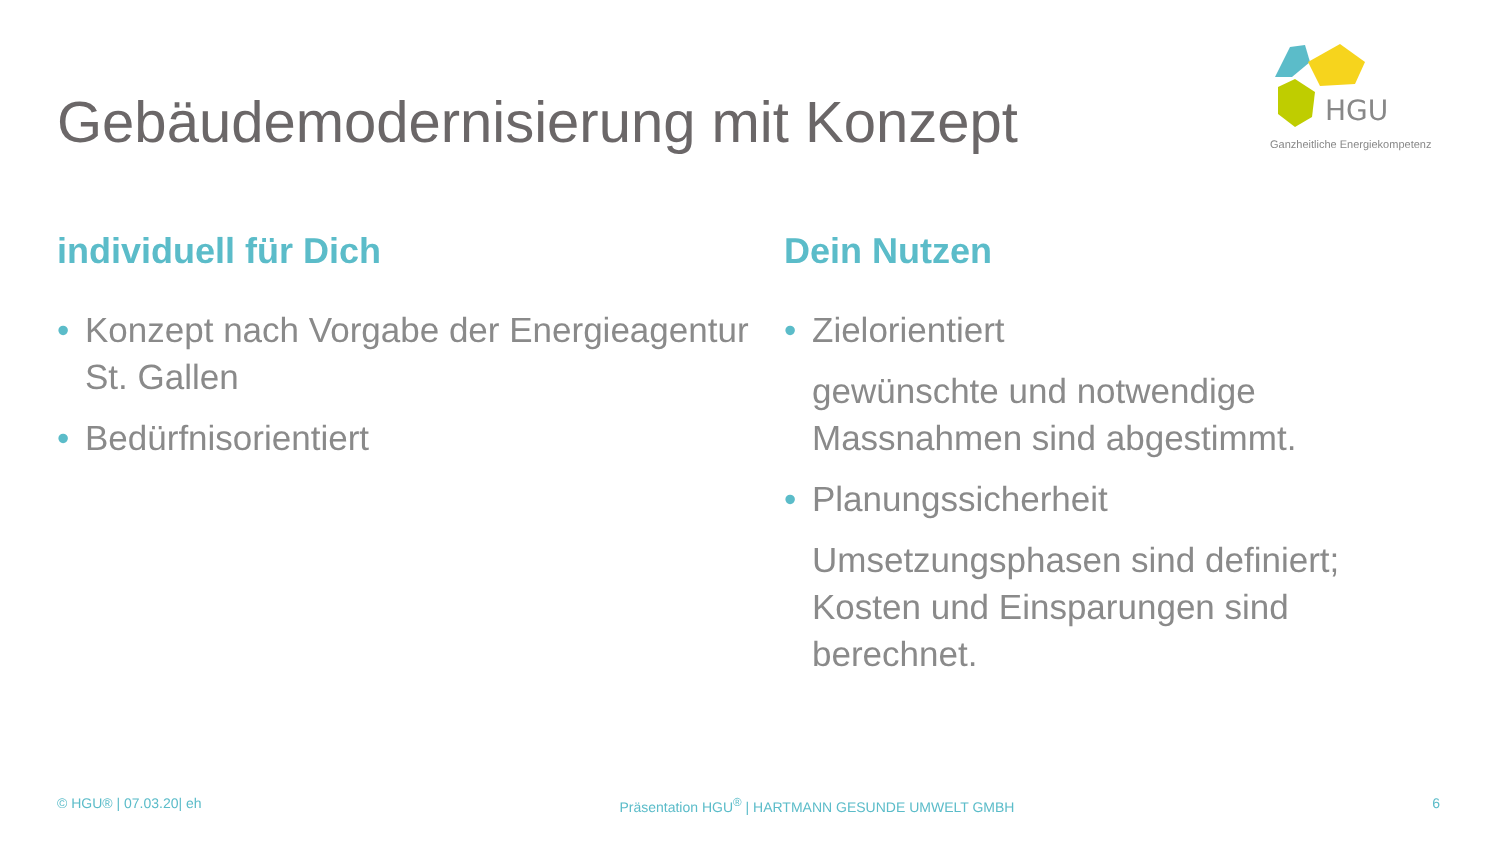Gebäudemodernisierung mit Konzept
HGU
Ganzheitliche Energiekompetenz
individuell für Dich
• Konzept nach Vorgabe der Energieagentur St. Gallen
• Bedürfnisorientiert
Dein Nutzen
• Zielorientiert
gewünschte und notwendige Massnahmen sind abgestimmt.
• Planungssicherheit
Umsetzungsphasen sind definiert; Kosten und Einsparungen sind berechnet.
© HGU® | 07.03.20| eh Präsentation HGU<sup>®</sup> | HARTMANN GESUNDE UMWELT GMBH 6